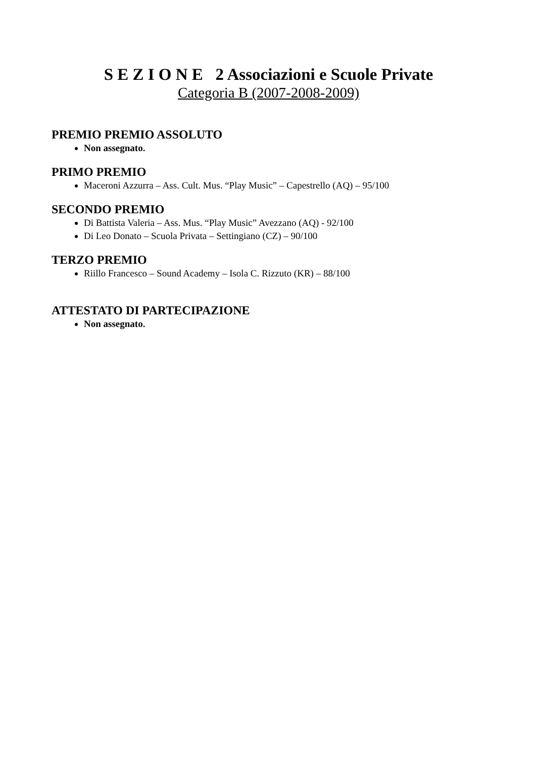S E Z I O N E 2 Associazioni e Scuole Private
Categoria B (2007-2008-2009)
PREMIO PREMIO ASSOLUTO
Non assegnato.
PRIMO PREMIO
Maceroni Azzurra – Ass. Cult. Mus. “Play Music” – Capestrello (AQ) – 95/100
SECONDO PREMIO
Di Battista Valeria – Ass. Mus. “Play Music” Avezzano (AQ) - 92/100
Di Leo Donato – Scuola Privata – Settingiano (CZ) – 90/100
TERZO PREMIO
Riillo Francesco – Sound Academy – Isola C. Rizzuto (KR) – 88/100
ATTESTATO DI PARTECIPAZIONE
Non assegnato.